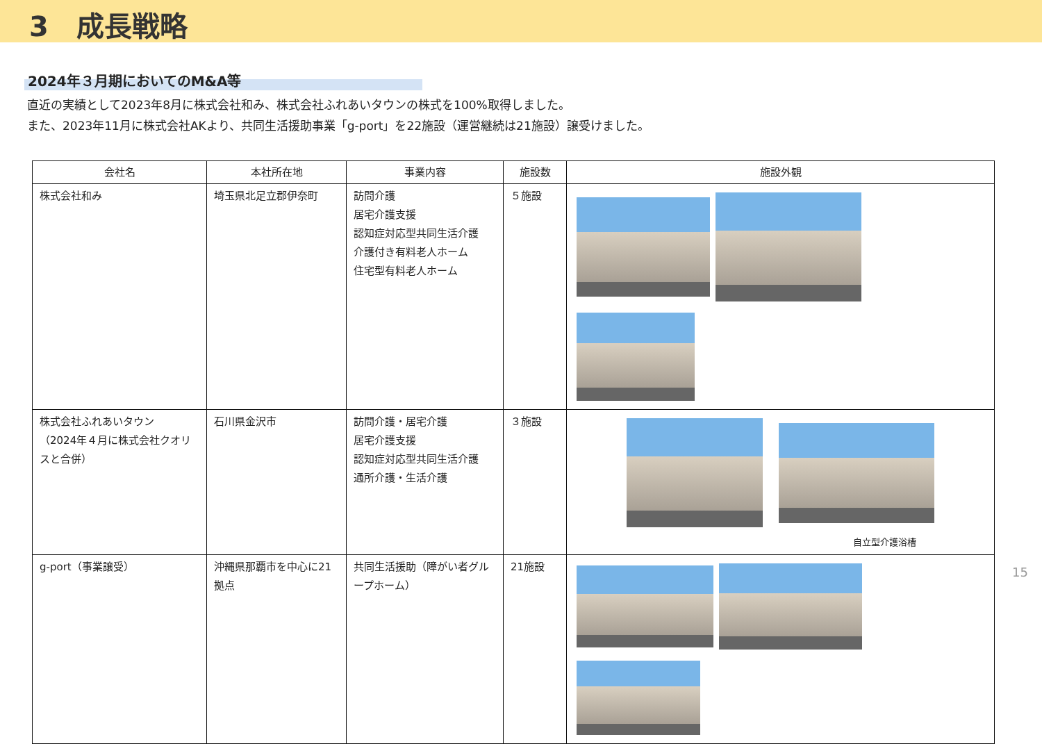3　成長戦略
2024年３月期においてのM&A等
直近の実績として2023年8月に株式会社和み、株式会社ふれあいタウンの株式を100%取得しました。
また、2023年11月に株式会社AKより、共同生活援助事業「g-port」を22施設（運営継続は21施設）譲受けました。
| 会社名 | 本社所在地 | 事業内容 | 施設数 | 施設外観 |
| --- | --- | --- | --- | --- |
| 株式会社和み | 埼玉県北足立郡伊奈町 | 訪問介護 居宅介護支援 認知症対応型共同生活介護 介護付き有料老人ホーム 住宅型有料老人ホーム | ５施設 | |
| 株式会社ふれあいタウン （2024年４月に株式会社クオリスと合併） | 石川県金沢市 | 訪問介護・居宅介護 居宅介護支援 認知症対応型共同生活介護 通所介護・生活介護 | ３施設 | 自立型介護浴槽 |
| g-port（事業譲受） | 沖縄県那覇市を中心に21拠点 | 共同生活援助（障がい者グループホーム） | 21施設 | |
15